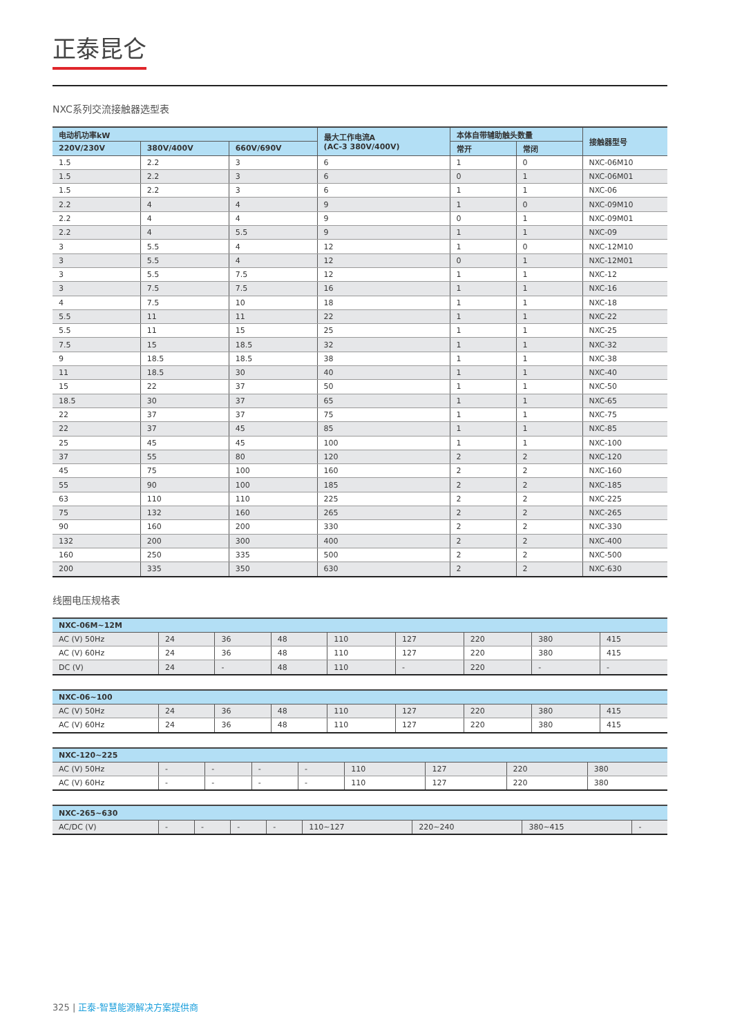正泰昆仑
NXC系列交流接触器选型表
| 电动机功率kW | | | 最大工作电流A (AC-3 380V/400V) | 本体自带辅助触头数量 | | 接触器型号 |
| --- | --- | --- | --- | --- | --- | --- |
| 220V/230V | 380V/400V | 660V/690V | | 常开 | 常闭 | |
| 1.5 | 2.2 | 3 | 6 | 1 | 0 | NXC-06M10 |
| 1.5 | 2.2 | 3 | 6 | 0 | 1 | NXC-06M01 |
| 1.5 | 2.2 | 3 | 6 | 1 | 1 | NXC-06 |
| 2.2 | 4 | 4 | 9 | 1 | 0 | NXC-09M10 |
| 2.2 | 4 | 4 | 9 | 0 | 1 | NXC-09M01 |
| 2.2 | 4 | 5.5 | 9 | 1 | 1 | NXC-09 |
| 3 | 5.5 | 4 | 12 | 1 | 0 | NXC-12M10 |
| 3 | 5.5 | 4 | 12 | 0 | 1 | NXC-12M01 |
| 3 | 5.5 | 7.5 | 12 | 1 | 1 | NXC-12 |
| 3 | 7.5 | 7.5 | 16 | 1 | 1 | NXC-16 |
| 4 | 7.5 | 10 | 18 | 1 | 1 | NXC-18 |
| 5.5 | 11 | 11 | 22 | 1 | 1 | NXC-22 |
| 5.5 | 11 | 15 | 25 | 1 | 1 | NXC-25 |
| 7.5 | 15 | 18.5 | 32 | 1 | 1 | NXC-32 |
| 9 | 18.5 | 18.5 | 38 | 1 | 1 | NXC-38 |
| 11 | 18.5 | 30 | 40 | 1 | 1 | NXC-40 |
| 15 | 22 | 37 | 50 | 1 | 1 | NXC-50 |
| 18.5 | 30 | 37 | 65 | 1 | 1 | NXC-65 |
| 22 | 37 | 37 | 75 | 1 | 1 | NXC-75 |
| 22 | 37 | 45 | 85 | 1 | 1 | NXC-85 |
| 25 | 45 | 45 | 100 | 1 | 1 | NXC-100 |
| 37 | 55 | 80 | 120 | 2 | 2 | NXC-120 |
| 45 | 75 | 100 | 160 | 2 | 2 | NXC-160 |
| 55 | 90 | 100 | 185 | 2 | 2 | NXC-185 |
| 63 | 110 | 110 | 225 | 2 | 2 | NXC-225 |
| 75 | 132 | 160 | 265 | 2 | 2 | NXC-265 |
| 90 | 160 | 200 | 330 | 2 | 2 | NXC-330 |
| 132 | 200 | 300 | 400 | 2 | 2 | NXC-400 |
| 160 | 250 | 335 | 500 | 2 | 2 | NXC-500 |
| 200 | 335 | 350 | 630 | 2 | 2 | NXC-630 |
线圈电压规格表
| NXC-06M~12M | | | | | | | | |
| --- | --- | --- | --- | --- | --- | --- | --- | --- |
| AC (V) 50Hz | 24 | 36 | 48 | 110 | 127 | 220 | 380 | 415 |
| AC (V) 60Hz | 24 | 36 | 48 | 110 | 127 | 220 | 380 | 415 |
| DC (V) | 24 | - | 48 | 110 | - | 220 | - | - |
| NXC-06~100 | | | | | | | | |
| --- | --- | --- | --- | --- | --- | --- | --- | --- |
| AC (V) 50Hz | 24 | 36 | 48 | 110 | 127 | 220 | 380 | 415 |
| AC (V) 60Hz | 24 | 36 | 48 | 110 | 127 | 220 | 380 | 415 |
| NXC-120~225 | | | | | | | | |
| --- | --- | --- | --- | --- | --- | --- | --- | --- |
| AC (V) 50Hz | - | - | - | - | 110 | 127 | 220 | 380 |
| AC (V) 60Hz | - | - | - | - | 110 | 127 | 220 | 380 |
| NXC-265~630 | | | | | | | | |
| --- | --- | --- | --- | --- | --- | --- | --- | --- |
| AC/DC (V) | - | - | - | - | 110~127 | 220~240 | 380~415 | - |
325 | 正泰-智慧能源解决方案提供商